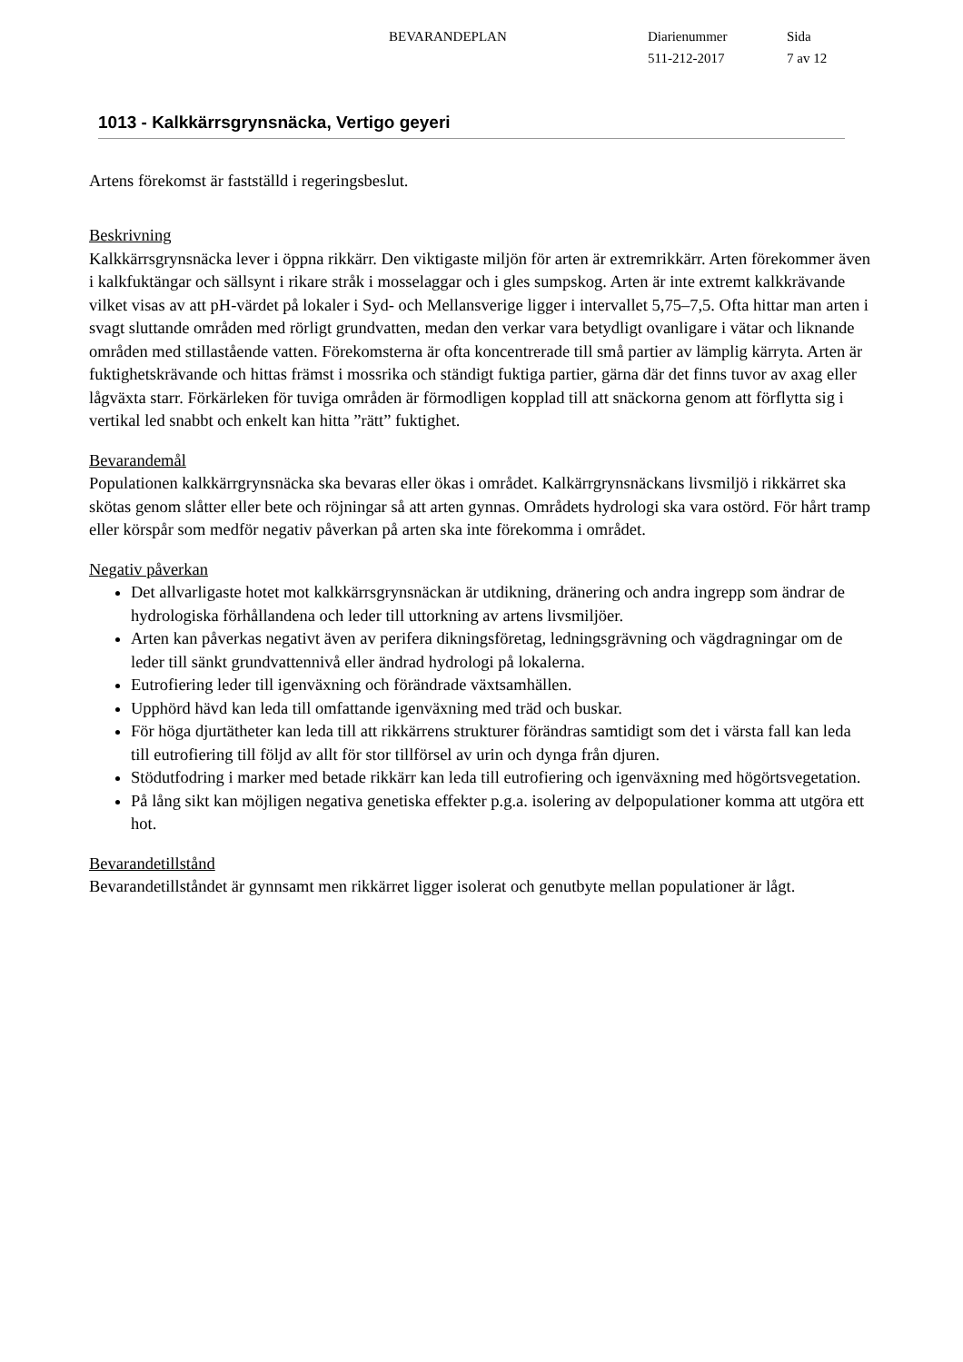BEVARANDEPLAN Diarienummer
511-212-2017
Sida
7 av 12
1013 - Kalkkärrsgrynsnäcka, Vertigo geyeri
Artens förekomst är fastställd i regeringsbeslut.
Beskrivning
Kalkkärrsgrynsnäcka lever i öppna rikkärr. Den viktigaste miljön för arten är extremrikkärr. Arten förekommer även i kalkfuktängar och sällsynt i rikare stråk i mosselaggar och i gles sumpskog. Arten är inte extremt kalkkrävande vilket visas av att pH-värdet på lokaler i Syd- och Mellansverige ligger i intervallet 5,75–7,5. Ofta hittar man arten i svagt sluttande områden med rörligt grundvatten, medan den verkar vara betydligt ovanligare i vätar och liknande områden med stillastående vatten. Förekomsterna är ofta koncentrerade till små partier av lämplig kärryta. Arten är fuktighetskrävande och hittas främst i mossrika och ständigt fuktiga partier, gärna där det finns tuvor av axag eller lågväxta starr. Förkärleken för tuviga områden är förmodligen kopplad till att snäckorna genom att förflytta sig i vertikal led snabbt och enkelt kan hitta ”rätt” fuktighet.
Bevarandemål
Populationen kalkkärrgrynsnäcka ska bevaras eller ökas i området. Kalkärrgrynsnäckans livsmiljö i rikkärret ska skötas genom slåtter eller bete och röjningar så att arten gynnas. Områdets hydrologi ska vara ostörd. För hårt tramp eller körspår som medför negativ påverkan på arten ska inte förekomma i området.
Negativ påverkan
Det allvarligaste hotet mot kalkkärrsgrynsnäckan är utdikning, dränering och andra ingrepp som ändrar de hydrologiska förhållandena och leder till uttorkning av artens livsmiljöer.
Arten kan påverkas negativt även av perifera dikningsföretag, ledningsgrävning och vägdragningar om de leder till sänkt grundvattennivå eller ändrad hydrologi på lokalerna.
Eutrofiering leder till igenväxning och förändrade växtsamhällen.
Upphörd hävd kan leda till omfattande igenväxning med träd och buskar.
För höga djurtätheter kan leda till att rikkärrens strukturer förändras samtidigt som det i värsta fall kan leda till eutrofiering till följd av allt för stor tillförsel av urin och dynga från djuren.
Stödutfodring i marker med betade rikkärr kan leda till eutrofiering och igenväxning med högörtsvegetation.
På lång sikt kan möjligen negativa genetiska effekter p.g.a. isolering av delpopulationer komma att utgöra ett hot.
Bevarandetillstånd
Bevarandetillståndet är gynnsamt men rikkärret ligger isolerat och genutbyte mellan populationer är lågt.